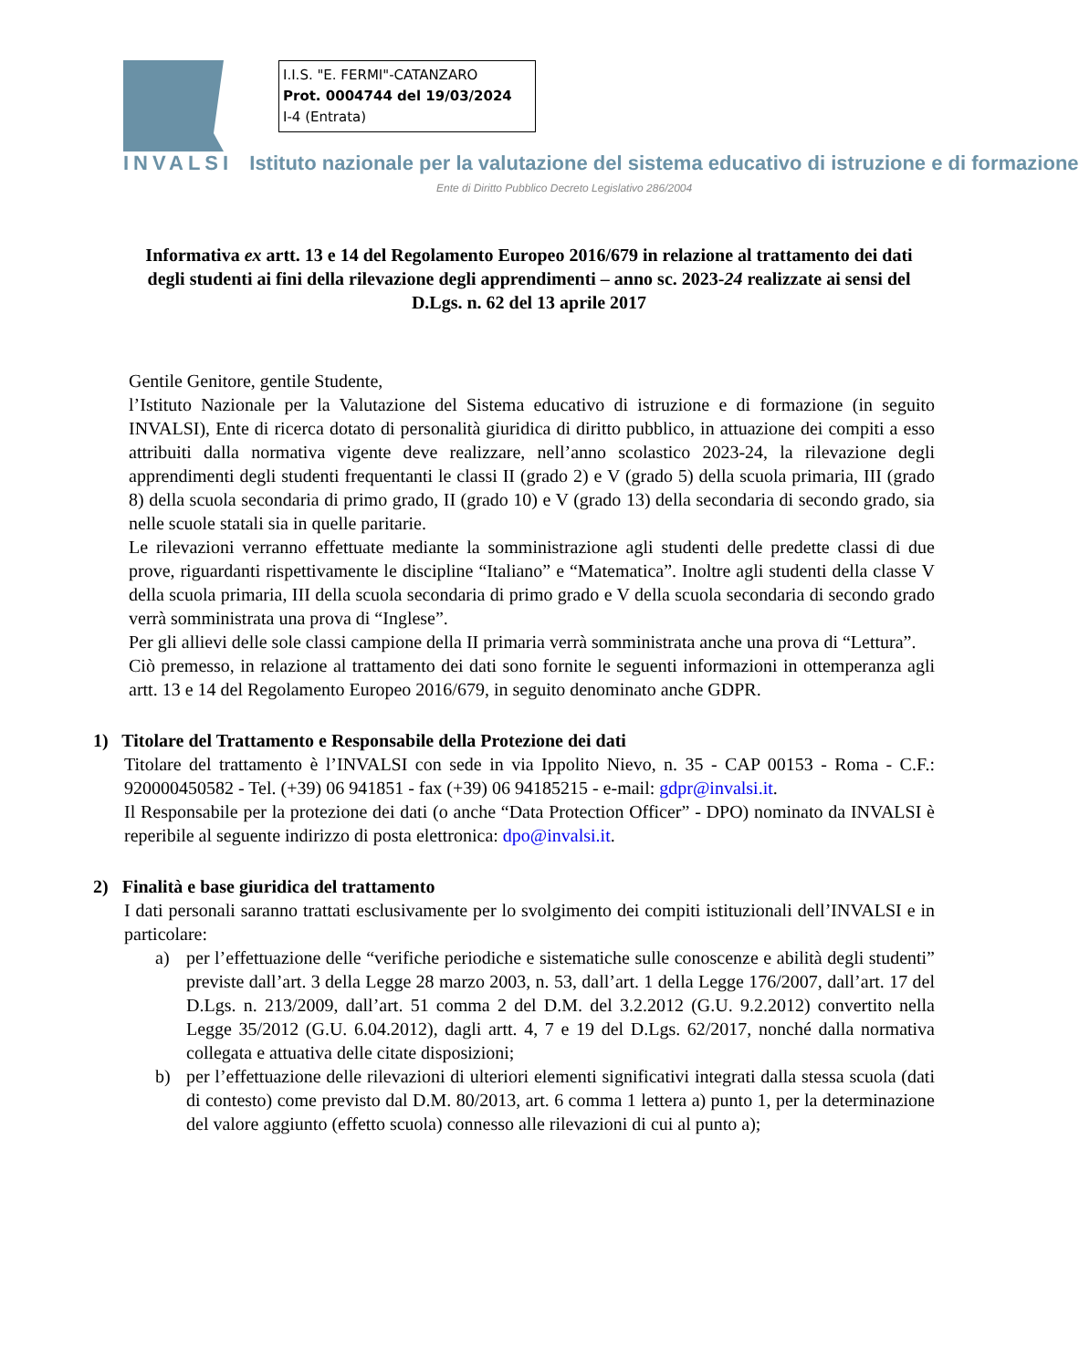I.I.S. "E. FERMI"-CATANZARO
Prot. 0004744 del 19/03/2024
I-4 (Entrata)
INVALSI Istituto nazionale per la valutazione del sistema educativo di istruzione e di formazione
Ente di Diritto Pubblico Decreto Legislativo 286/2004
Informativa ex artt. 13 e 14 del Regolamento Europeo 2016/679 in relazione al trattamento dei dati degli studenti ai fini della rilevazione degli apprendimenti – anno sc. 2023-24 realizzate ai sensi del D.Lgs. n. 62 del 13 aprile 2017
Gentile Genitore, gentile Studente,
l’Istituto Nazionale per la Valutazione del Sistema educativo di istruzione e di formazione (in seguito INVALSI), Ente di ricerca dotato di personalità giuridica di diritto pubblico, in attuazione dei compiti a esso attribuiti dalla normativa vigente deve realizzare, nell’anno scolastico 2023-24, la rilevazione degli apprendimenti degli studenti frequentanti le classi II (grado 2) e V (grado 5) della scuola primaria, III (grado 8) della scuola secondaria di primo grado, II (grado 10) e V (grado 13) della secondaria di secondo grado, sia nelle scuole statali sia in quelle paritarie.
Le rilevazioni verranno effettuate mediante la somministrazione agli studenti delle predette classi di due prove, riguardanti rispettivamente le discipline “Italiano” e “Matematica”. Inoltre agli studenti della classe V della scuola primaria, III della scuola secondaria di primo grado e V della scuola secondaria di secondo grado verrà somministrata una prova di “Inglese”.
Per gli allievi delle sole classi campione della II primaria verrà somministrata anche una prova di “Lettura”.
Ciò premesso, in relazione al trattamento dei dati sono fornite le seguenti informazioni in ottemperanza agli artt. 13 e 14 del Regolamento Europeo 2016/679, in seguito denominato anche GDPR.
1) Titolare del Trattamento e Responsabile della Protezione dei dati
Titolare del trattamento è l’INVALSI con sede in via Ippolito Nievo, n. 35 - CAP 00153 - Roma - C.F.: 920000450582 - Tel. (+39) 06 941851 - fax (+39) 06 94185215 - e-mail: gdpr@invalsi.it.
Il Responsabile per la protezione dei dati (o anche “Data Protection Officer” - DPO) nominato da INVALSI è reperibile al seguente indirizzo di posta elettronica: dpo@invalsi.it.
2) Finalità e base giuridica del trattamento
I dati personali saranno trattati esclusivamente per lo svolgimento dei compiti istituzionali dell’INVALSI e in particolare:
a) per l’effettuazione delle “verifiche periodiche e sistematiche sulle conoscenze e abilità degli studenti” previste dall’art. 3 della Legge 28 marzo 2003, n. 53, dall’art. 1 della Legge 176/2007, dall’art. 17 del D.Lgs. n. 213/2009, dall’art. 51 comma 2 del D.M. del 3.2.2012 (G.U. 9.2.2012) convertito nella Legge 35/2012 (G.U. 6.04.2012), dagli artt. 4, 7 e 19 del D.Lgs. 62/2017, nonché dalla normativa collegata e attuativa delle citate disposizioni;
b) per l’effettuazione delle rilevazioni di ulteriori elementi significativi integrati dalla stessa scuola (dati di contesto) come previsto dal D.M. 80/2013, art. 6 comma 1 lettera a) punto 1, per la determinazione del valore aggiunto (effetto scuola) connesso alle rilevazioni di cui al punto a);